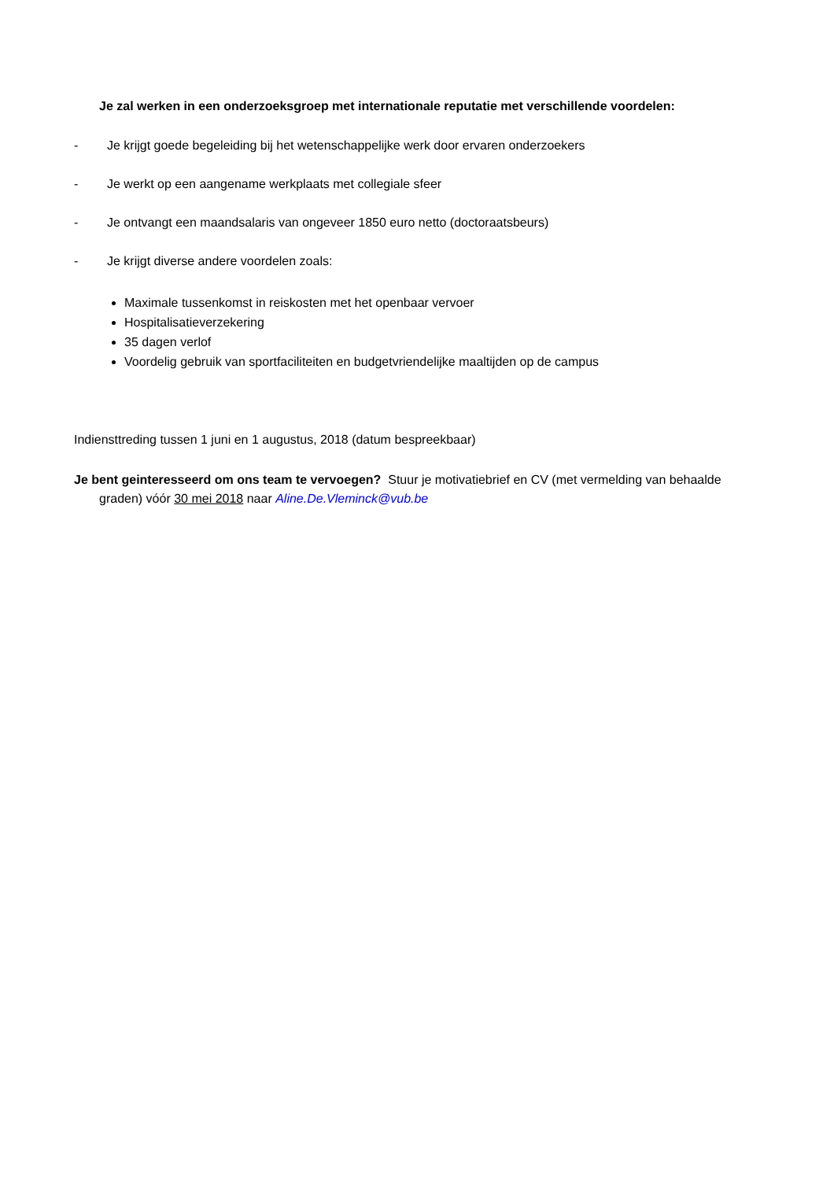Je zal werken in een onderzoeksgroep met internationale reputatie met verschillende voordelen:
- Je krijgt goede begeleiding bij het wetenschappelijke werk door ervaren onderzoekers
- Je werkt op een aangename werkplaats met collegiale sfeer
- Je ontvangt een maandsalaris van ongeveer 1850 euro netto (doctoraatsbeurs)
- Je krijgt diverse andere voordelen zoals:
Maximale tussenkomst in reiskosten met het openbaar vervoer
Hospitalisatieverzekering
35 dagen verlof
Voordelig gebruik van sportfaciliteiten en budgetvriendelijke maaltijden op de campus
Indiensttreding tussen 1 juni en 1 augustus, 2018 (datum bespreekbaar)
Je bent geinteresseerd om ons team te vervoegen? Stuur je motivatiebrief en CV (met vermelding van behaalde graden) vóór 30 mei 2018 naar Aline.De.Vleminck@vub.be